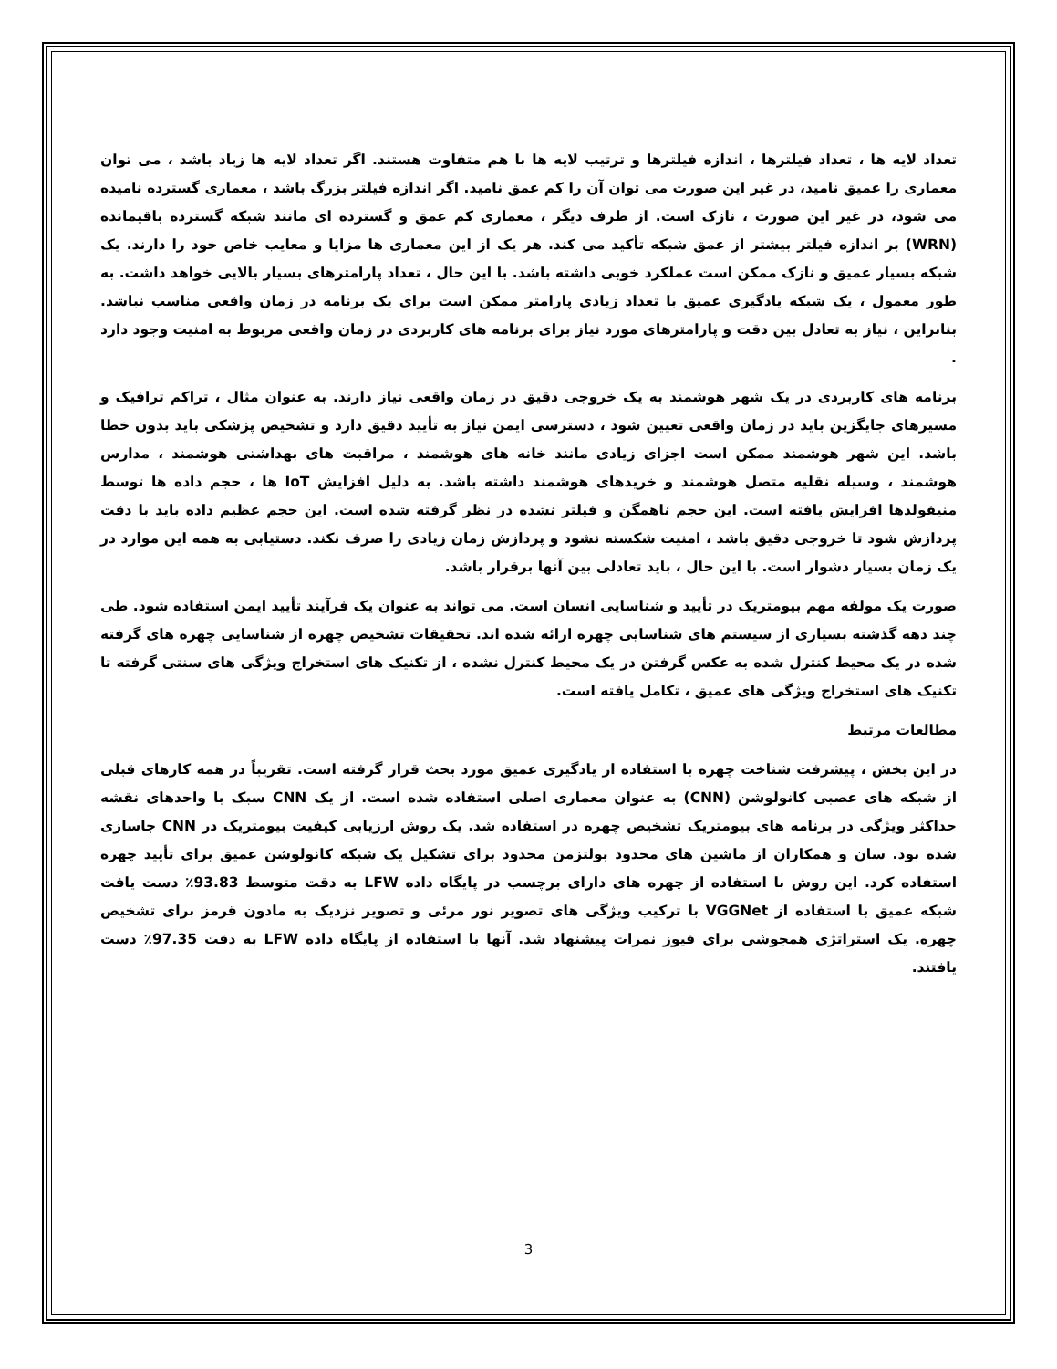تعداد لایه ها ، تعداد فیلترها ، اندازه فیلترها و ترتیب لایه ها با هم متفاوت هستند. اگر تعداد لایه ها زیاد باشد ، می توان معماری را عمیق نامید، در غیر این صورت می توان آن را کم عمق نامید. اگر اندازه فیلتر بزرگ باشد ، معماری گسترده نامیده می شود، در غیر این صورت ، نازک است. از طرف دیگر ، معماری کم عمق و گسترده ای مانند شبکه گسترده باقیمانده (WRN) بر اندازه فیلتر بیشتر از عمق شبکه تأکید می کند. هر یک از این معماری ها مزایا و معایب خاص خود را دارند. یک شبکه بسیار عمیق و نازک ممکن است عملکرد خوبی داشته باشد. با این حال ، تعداد پارامترهای بسیار بالایی خواهد داشت. به طور معمول ، یک شبکه یادگیری عمیق با تعداد زیادی پارامتر ممکن است برای یک برنامه در زمان واقعی مناسب نباشد. بنابراین ، نیاز به تعادل بین دقت و پارامترهای مورد نیاز برای برنامه های کاربردی در زمان واقعی مربوط به امنیت وجود دارد .
برنامه های کاربردی در یک شهر هوشمند به یک خروجی دقیق در زمان واقعی نیاز دارند. به عنوان مثال ، تراکم ترافیک و مسیرهای جایگزین باید در زمان واقعی تعیین شود ، دسترسی ایمن نیاز به تأیید دقیق دارد و تشخیص پزشکی باید بدون خطا باشد. این شهر هوشمند ممکن است اجزای زیادی مانند خانه های هوشمند ، مراقبت های بهداشتی هوشمند ، مدارس هوشمند ، وسیله نقلیه متصل هوشمند و خریدهای هوشمند داشته باشد. به دلیل افزایش IoT ها ، حجم داده ها توسط منیفولدها افزایش یافته است. این حجم ناهمگن و فیلتر نشده در نظر گرفته شده است. این حجم عظیم داده باید با دقت پردازش شود تا خروجی دقیق باشد ، امنیت شکسته نشود و پردازش زمان زیادی را صرف نکند. دستیابی به همه این موارد در یک زمان بسیار دشوار است. با این حال ، باید تعادلی بین آنها برقرار باشد.
صورت یک مولفه مهم بیومتریک در تأیید و شناسایی انسان است. می تواند به عنوان یک فرآیند تأیید ایمن استفاده شود. طی چند دهه گذشته بسیاری از سیستم های شناسایی چهره ارائه شده اند. تحقیقات تشخیص چهره از شناسایی چهره های گرفته شده در یک محیط کنترل شده به عکس گرفتن در یک محیط کنترل نشده ، از تکنیک های استخراج ویژگی های سنتی گرفته تا تکنیک های استخراج ویژگی های عمیق ، تکامل یافته است.
مطالعات مرتبط
در این بخش ، پیشرفت شناخت چهره با استفاده از یادگیری عمیق مورد بحث قرار گرفته است. تقریباً در همه کارهای قبلی از شبکه های عصبی کانولوشن (CNN) به عنوان معماری اصلی استفاده شده است. از یک CNN سبک با واحدهای نقشه حداکثر ویژگی در برنامه های بیومتریک تشخیص چهره در استفاده شد. یک روش ارزیابی کیفیت بیومتریک در CNN جاسازی شده بود. سان و همکاران از ماشین های محدود بولتزمن محدود برای تشکیل یک شبکه کانولوشن عمیق برای تأیید چهره استفاده کرد. این روش با استفاده از چهره های دارای برچسب در پایگاه داده LFW به دقت متوسط 93.83٪ دست یافت شبکه عمیق با استفاده از VGGNet با ترکیب ویژگی های تصویر نور مرئی و تصویر نزدیک به مادون قرمز برای تشخیص چهره. یک استراتژی همجوشی برای فیوز نمرات پیشنهاد شد. آنها با استفاده از پایگاه داده LFW به دقت 97.35٪ دست یافتند.
3